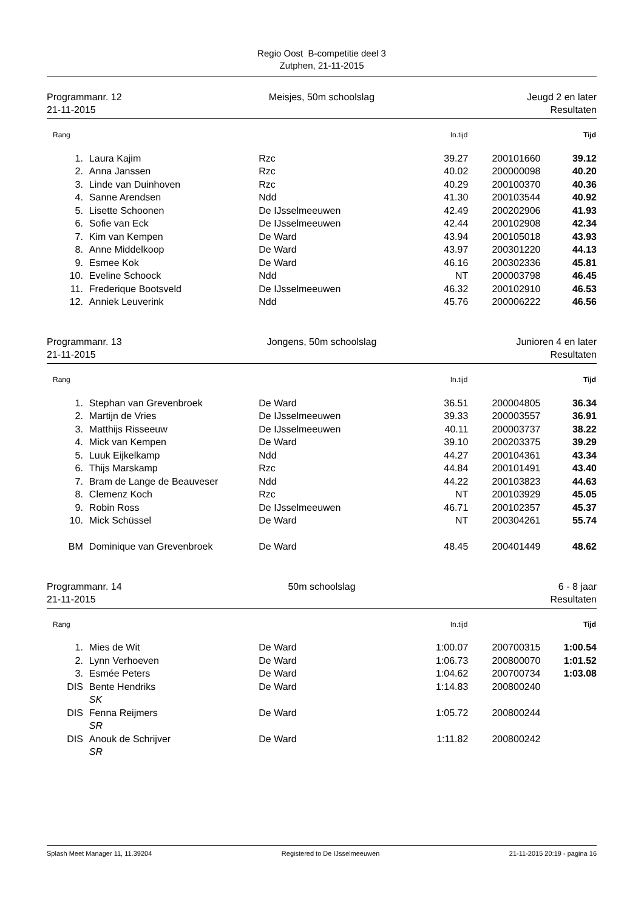Regio Oost B-competitie deel 3
Zutphen, 21-11-2015
Programmanr. 12
21-11-2015
Meisjes, 50m schoolslag Jeugd 2 en later
Resultaten
| Rang | | | In.tijd | | Tijd |
| --- | --- | --- | --- | --- | --- |
| 1. | Laura Kajim | Rzc | 39.27 | 200101660 | 39.12 |
| 2. | Anna Janssen | Rzc | 40.02 | 200000098 | 40.20 |
| 3. | Linde van Duinhoven | Rzc | 40.29 | 200100370 | 40.36 |
| 4. | Sanne Arendsen | Ndd | 41.30 | 200103544 | 40.92 |
| 5. | Lisette Schoonen | De IJsselmeeuwen | 42.49 | 200202906 | 41.93 |
| 6. | Sofie van Eck | De IJsselmeeuwen | 42.44 | 200102908 | 42.34 |
| 7. | Kim van Kempen | De Ward | 43.94 | 200105018 | 43.93 |
| 8. | Anne Middelkoop | De Ward | 43.97 | 200301220 | 44.13 |
| 9. | Esmee Kok | De Ward | 46.16 | 200302336 | 45.81 |
| 10. | Eveline Schoock | Ndd | NT | 200003798 | 46.45 |
| 11. | Frederique Bootsveld | De IJsselmeeuwen | 46.32 | 200102910 | 46.53 |
| 12. | Anniek Leuverink | Ndd | 45.76 | 200006222 | 46.56 |
Programmanr. 13
21-11-2015
Jongens, 50m schoolslag Junioren 4 en later
Resultaten
| Rang | | | In.tijd | | Tijd |
| --- | --- | --- | --- | --- | --- |
| 1. | Stephan van Grevenbroek | De Ward | 36.51 | 200004805 | 36.34 |
| 2. | Martijn de Vries | De IJsselmeeuwen | 39.33 | 200003557 | 36.91 |
| 3. | Matthijs Risseeuw | De IJsselmeeuwen | 40.11 | 200003737 | 38.22 |
| 4. | Mick van Kempen | De Ward | 39.10 | 200203375 | 39.29 |
| 5. | Luuk Eijkelkamp | Ndd | 44.27 | 200104361 | 43.34 |
| 6. | Thijs Marskamp | Rzc | 44.84 | 200101491 | 43.40 |
| 7. | Bram de Lange de Beauveser | Ndd | 44.22 | 200103823 | 44.63 |
| 8. | Clemenz Koch | Rzc | NT | 200103929 | 45.05 |
| 9. | Robin Ross | De IJsselmeeuwen | 46.71 | 200102357 | 45.37 |
| 10. | Mick Schüssel | De Ward | NT | 200304261 | 55.74 |
| BM | Dominique van Grevenbroek | De Ward | 48.45 | 200401449 | 48.62 |
Programmanr. 14
21-11-2015
50m schoolslag 6 - 8 jaar
Resultaten
| Rang | | | In.tijd | | Tijd |
| --- | --- | --- | --- | --- | --- |
| 1. | Mies de Wit | De Ward | 1:00.07 | 200700315 | 1:00.54 |
| 2. | Lynn Verhoeven | De Ward | 1:06.73 | 200800070 | 1:01.52 |
| 3. | Esmée Peters | De Ward | 1:04.62 | 200700734 | 1:03.08 |
| DIS | Bente Hendriks | De Ward | 1:14.83 | 200800240 | |
| | SK | | | | |
| DIS | Fenna Reijmers | De Ward | 1:05.72 | 200800244 | |
| | SR | | | | |
| DIS | Anouk de Schrijver | De Ward | 1:11.82 | 200800242 | |
| | SR | | | | |
Splash Meet Manager 11, 11.39204 Registered to De IJsselmeeuwen 21-11-2015 20:19 - pagina 16